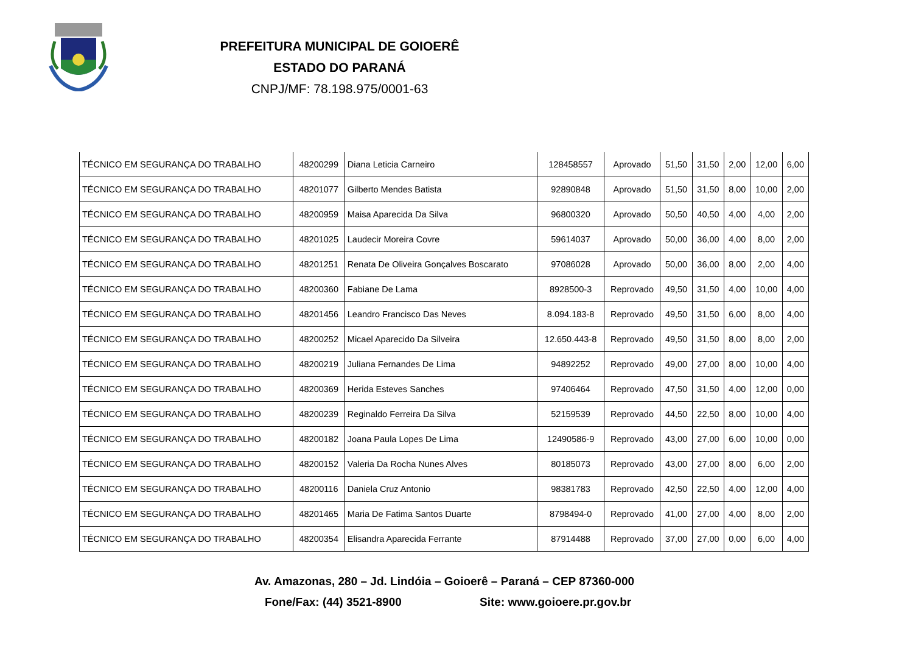PREFEITURA MUNICIPAL DE GOIOERÊ
ESTADO DO PARANÁ
CNPJ/MF: 78.198.975/0001-63
| TÉCNICO EM SEGURANÇA DO TRABALHO | 48200299 | Diana Leticia Carneiro | 128458557 | Aprovado | 51,50 | 31,50 | 2,00 | 12,00 | 6,00 |
| TÉCNICO EM SEGURANÇA DO TRABALHO | 48201077 | Gilberto Mendes Batista | 92890848 | Aprovado | 51,50 | 31,50 | 8,00 | 10,00 | 2,00 |
| TÉCNICO EM SEGURANÇA DO TRABALHO | 48200959 | Maisa Aparecida Da Silva | 96800320 | Aprovado | 50,50 | 40,50 | 4,00 | 4,00 | 2,00 |
| TÉCNICO EM SEGURANÇA DO TRABALHO | 48201025 | Laudecir Moreira Covre | 59614037 | Aprovado | 50,00 | 36,00 | 4,00 | 8,00 | 2,00 |
| TÉCNICO EM SEGURANÇA DO TRABALHO | 48201251 | Renata De Oliveira Gonçalves Boscarato | 97086028 | Aprovado | 50,00 | 36,00 | 8,00 | 2,00 | 4,00 |
| TÉCNICO EM SEGURANÇA DO TRABALHO | 48200360 | Fabiane De Lama | 8928500-3 | Reprovado | 49,50 | 31,50 | 4,00 | 10,00 | 4,00 |
| TÉCNICO EM SEGURANÇA DO TRABALHO | 48201456 | Leandro Francisco Das Neves | 8.094.183-8 | Reprovado | 49,50 | 31,50 | 6,00 | 8,00 | 4,00 |
| TÉCNICO EM SEGURANÇA DO TRABALHO | 48200252 | Micael Aparecido Da Silveira | 12.650.443-8 | Reprovado | 49,50 | 31,50 | 8,00 | 8,00 | 2,00 |
| TÉCNICO EM SEGURANÇA DO TRABALHO | 48200219 | Juliana Fernandes De Lima | 94892252 | Reprovado | 49,00 | 27,00 | 8,00 | 10,00 | 4,00 |
| TÉCNICO EM SEGURANÇA DO TRABALHO | 48200369 | Herida Esteves Sanches | 97406464 | Reprovado | 47,50 | 31,50 | 4,00 | 12,00 | 0,00 |
| TÉCNICO EM SEGURANÇA DO TRABALHO | 48200239 | Reginaldo Ferreira Da Silva | 52159539 | Reprovado | 44,50 | 22,50 | 8,00 | 10,00 | 4,00 |
| TÉCNICO EM SEGURANÇA DO TRABALHO | 48200182 | Joana Paula Lopes De Lima | 12490586-9 | Reprovado | 43,00 | 27,00 | 6,00 | 10,00 | 0,00 |
| TÉCNICO EM SEGURANÇA DO TRABALHO | 48200152 | Valeria Da Rocha Nunes Alves | 80185073 | Reprovado | 43,00 | 27,00 | 8,00 | 6,00 | 2,00 |
| TÉCNICO EM SEGURANÇA DO TRABALHO | 48200116 | Daniela Cruz Antonio | 98381783 | Reprovado | 42,50 | 22,50 | 4,00 | 12,00 | 4,00 |
| TÉCNICO EM SEGURANÇA DO TRABALHO | 48201465 | Maria De Fatima Santos Duarte | 8798494-0 | Reprovado | 41,00 | 27,00 | 4,00 | 8,00 | 2,00 |
| TÉCNICO EM SEGURANÇA DO TRABALHO | 48200354 | Elisandra Aparecida Ferrante | 87914488 | Reprovado | 37,00 | 27,00 | 0,00 | 6,00 | 4,00 |
Av. Amazonas, 280 – Jd. Lindóia – Goioerê – Paraná – CEP 87360-000
Fone/Fax: (44) 3521-8900 Site: www.goioere.pr.gov.br